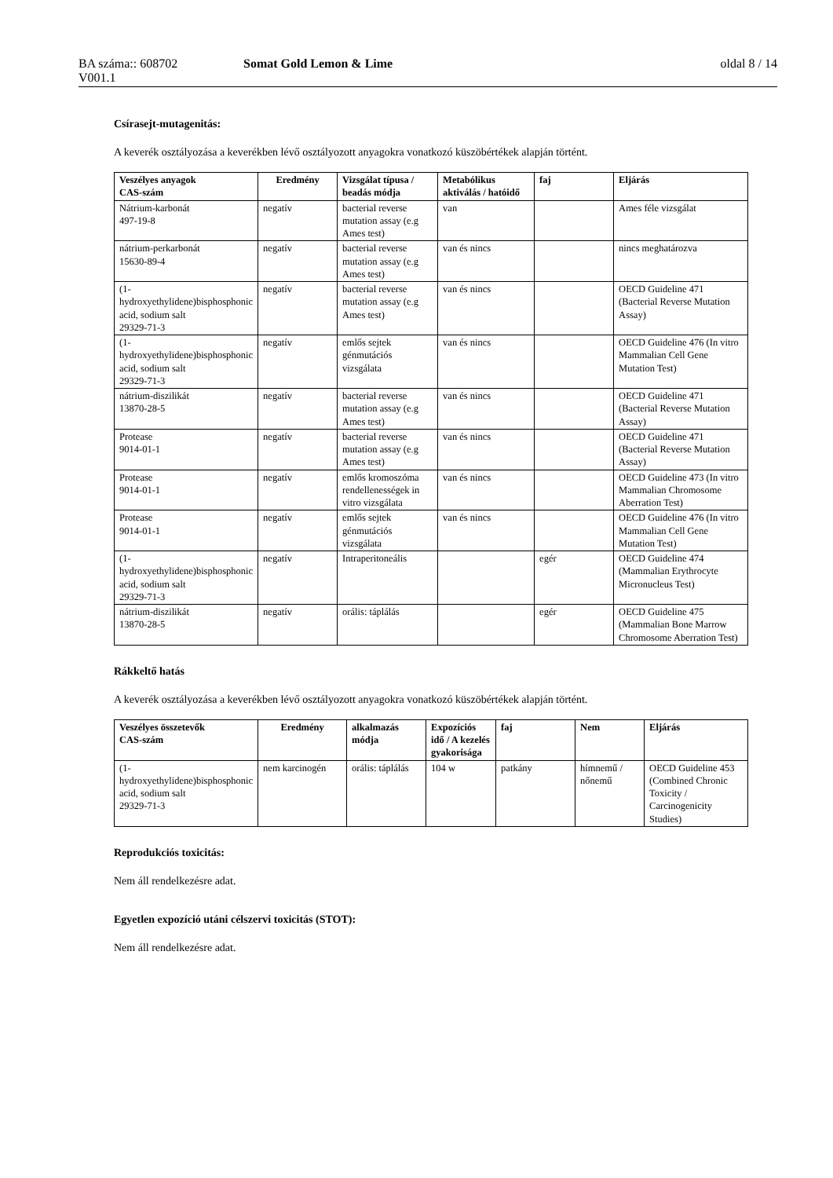BA száma:: 608702 Somat Gold Lemon & Lime oldal 8 / 14
V001.1
Csírasejt-mutagenitás:
A keverék osztályozása a keverékben lévő osztályozott anyagokra vonatkozó küszöbértékek alapján történt.
| Veszélyes anyagok CAS-szám | Eredmény | Vizsgálat típusa / beadás módja | Metabólikus aktiválás / hatóidő | faj | Eljárás |
| --- | --- | --- | --- | --- | --- |
| Nátrium-karbonát 497-19-8 | negatív | bacterial reverse mutation assay (e.g Ames test) | van | | Ames féle vizsgálat |
| nátrium-perkarbonát 15630-89-4 | negatív | bacterial reverse mutation assay (e.g Ames test) | van és nincs | | nincs meghatározva |
| (1-hydroxyethylidene)bisphosphonic acid, sodium salt 29329-71-3 | negatív | bacterial reverse mutation assay (e.g Ames test) | van és nincs | | OECD Guideline 471 (Bacterial Reverse Mutation Assay) |
| (1-hydroxyethylidene)bisphosphonic acid, sodium salt 29329-71-3 | negatív | emlős sejtek génmutációs vizsgálata | van és nincs | | OECD Guideline 476 (In vitro Mammalian Cell Gene Mutation Test) |
| nátrium-diszilikát 13870-28-5 | negatív | bacterial reverse mutation assay (e.g Ames test) | van és nincs | | OECD Guideline 471 (Bacterial Reverse Mutation Assay) |
| Protease 9014-01-1 | negatív | bacterial reverse mutation assay (e.g Ames test) | van és nincs | | OECD Guideline 471 (Bacterial Reverse Mutation Assay) |
| Protease 9014-01-1 | negatív | emlős kromoszóma rendellenességek in vitro vizsgálata | van és nincs | | OECD Guideline 473 (In vitro Mammalian Chromosome Aberration Test) |
| Protease 9014-01-1 | negatív | emlős sejtek génmutációs vizsgálata | van és nincs | | OECD Guideline 476 (In vitro Mammalian Cell Gene Mutation Test) |
| (1-hydroxyethylidene)bisphosphonic acid, sodium salt 29329-71-3 | negatív | Intraperitoneális | | egér | OECD Guideline 474 (Mammalian Erythrocyte Micronucleus Test) |
| nátrium-diszilikát 13870-28-5 | negatív | orális: táplálás | | egér | OECD Guideline 475 (Mammalian Bone Marrow Chromosome Aberration Test) |
Rákkeltő hatás
A keverék osztályozása a keverékben lévő osztályozott anyagokra vonatkozó küszöbértékek alapján történt.
| Veszélyes összetevők CAS-szám | Eredmény | alkalmazás módja | Expozíciós idő / A kezelés gyakorisága | faj | Nem | Eljárás |
| --- | --- | --- | --- | --- | --- | --- |
| (1-hydroxyethylidene)bisphosphonic acid, sodium salt 29329-71-3 | nem karcinogén | orális: táplálás | 104 w | patkány | hímnemű / nőnemű | OECD Guideline 453 (Combined Chronic Toxicity / Carcinogenicity Studies) |
Reprodukciós toxicitás:
Nem áll rendelkezésre adat.
Egyetlen expozíció utáni célszervi toxicitás (STOT):
Nem áll rendelkezésre adat.